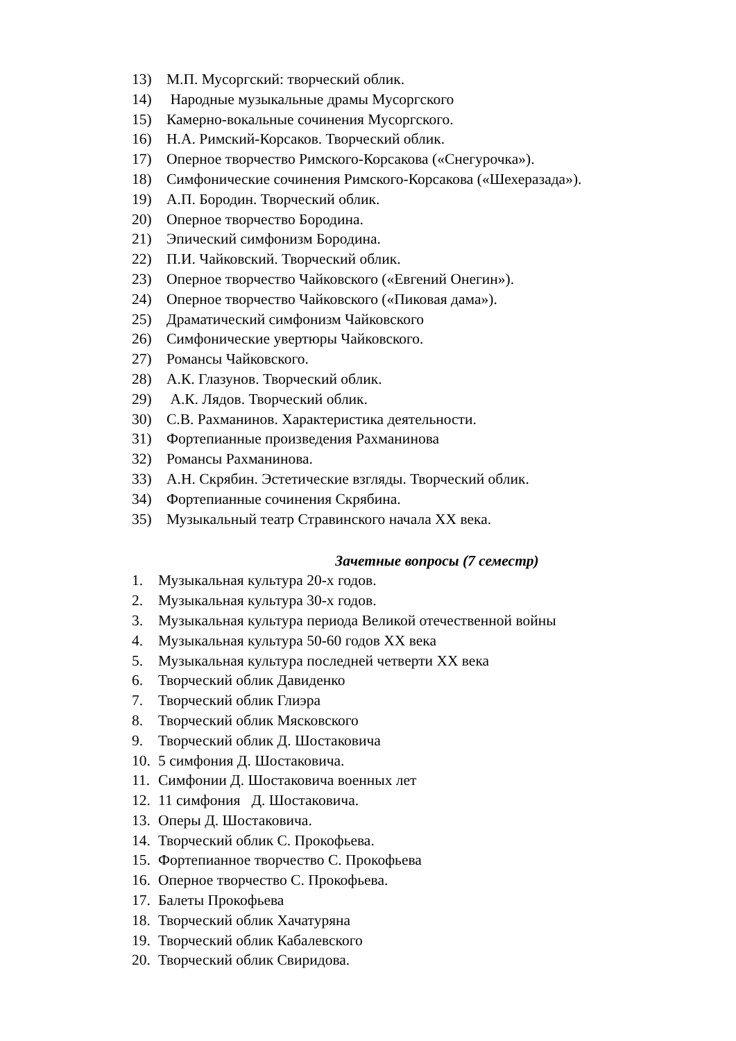13) М.П. Мусоргский: творческий облик.
14) Народные музыкальные драмы Мусоргского
15) Камерно-вокальные сочинения Мусоргского.
16) Н.А. Римский-Корсаков. Творческий облик.
17) Оперное творчество Римского-Корсакова («Снегурочка»).
18) Симфонические сочинения Римского-Корсакова («Шехеразада»).
19) А.П. Бородин. Творческий облик.
20) Оперное творчество Бородина.
21) Эпический симфонизм Бородина.
22) П.И. Чайковский. Творческий облик.
23) Оперное творчество Чайковского («Евгений Онегин»).
24) Оперное творчество Чайковского («Пиковая дама»).
25) Драматический симфонизм Чайковского
26) Симфонические увертюры Чайковского.
27) Романсы Чайковского.
28) А.К. Глазунов. Творческий облик.
29) А.К. Лядов. Творческий облик.
30) С.В. Рахманинов. Характеристика деятельности.
31) Фортепианные произведения Рахманинова
32) Романсы Рахманинова.
33) А.Н. Скрябин. Эстетические взгляды. Творческий облик.
34) Фортепианные сочинения Скрябина.
35) Музыкальный театр Стравинского начала XX века.
Зачетные вопросы (7 семестр)
1. Музыкальная культура 20-х годов.
2. Музыкальная культура 30-х годов.
3. Музыкальная культура периода Великой отечественной войны
4. Музыкальная культура 50-60 годов XX века
5. Музыкальная культура последней четверти XX века
6. Творческий облик Давиденко
7. Творческий облик Глиэра
8. Творческий облик Мясковского
9. Творческий облик Д. Шостаковича
10. 5 симфония Д. Шостаковича.
11. Симфонии Д. Шостаковича военных лет
12. 11 симфония Д. Шостаковича.
13. Оперы Д. Шостаковича.
14. Творческий облик С. Прокофьева.
15. Фортепианное творчество С. Прокофьева
16. Оперное творчество С. Прокофьева.
17. Балеты Прокофьева
18. Творческий облик Хачатуряна
19. Творческий облик Кабалевского
20. Творческий облик Свиридова.